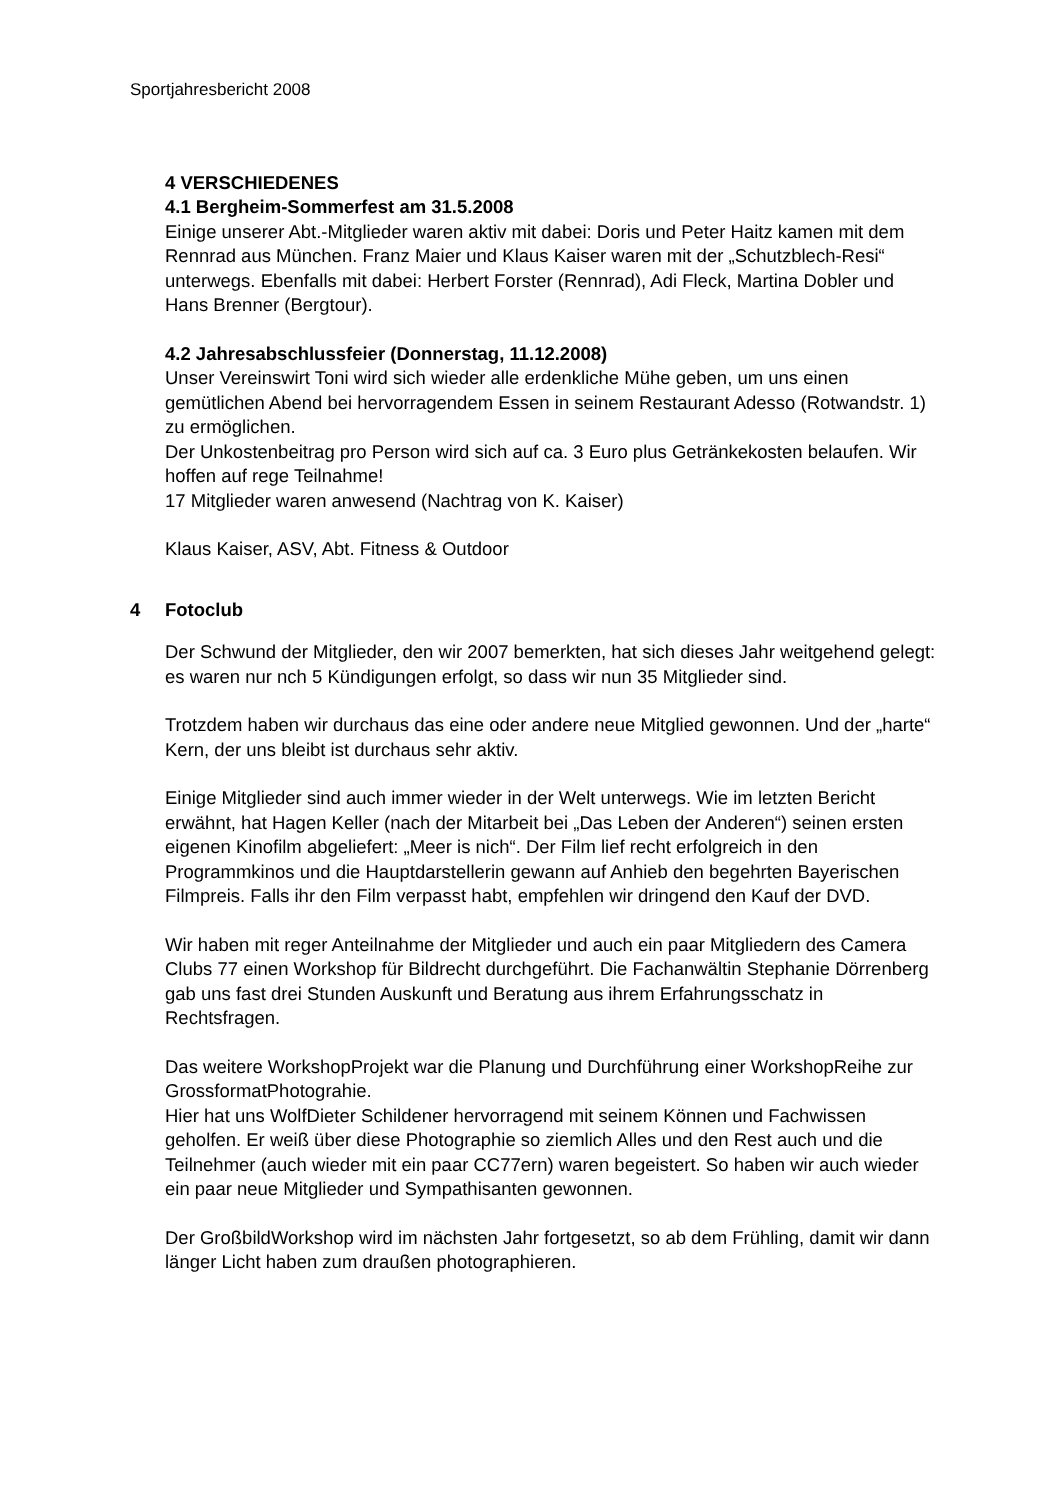Sportjahresbericht 2008
4 VERSCHIEDENES
4.1 Bergheim-Sommerfest am 31.5.2008
Einige unserer Abt.-Mitglieder waren aktiv mit dabei: Doris und Peter Haitz kamen mit dem Rennrad aus München. Franz Maier und Klaus Kaiser waren mit der „Schutzblech-Resi“ unterwegs. Ebenfalls mit dabei: Herbert Forster (Rennrad), Adi Fleck, Martina Dobler und Hans Brenner (Bergtour).
4.2 Jahresabschlussfeier (Donnerstag, 11.12.2008)
Unser Vereinswirt Toni wird sich wieder alle erdenkliche Mühe geben, um uns einen gemütlichen Abend bei hervorragendem Essen in seinem Restaurant Adesso (Rotwandstr. 1) zu ermöglichen.
Der Unkostenbeitrag pro Person wird sich auf ca. 3 Euro plus Getränkekosten belaufen. Wir hoffen auf rege Teilnahme!
17 Mitglieder waren anwesend (Nachtrag von K. Kaiser)
Klaus Kaiser, ASV, Abt. Fitness & Outdoor
4 Fotoclub
Der Schwund der Mitglieder, den wir 2007 bemerkten, hat sich dieses Jahr weitgehend gelegt: es waren nur nch 5 Kündigungen erfolgt, so dass wir nun 35 Mitglieder sind.
Trotzdem haben wir durchaus das eine oder andere neue Mitglied gewonnen. Und der „harte“ Kern, der uns bleibt ist durchaus sehr aktiv.
Einige Mitglieder sind auch immer wieder in der Welt unterwegs. Wie im letzten Bericht erwähnt, hat Hagen Keller (nach der Mitarbeit bei „Das Leben der Anderen“) seinen ersten eigenen Kinofilm abgeliefert: „Meer is nich“. Der Film lief recht erfolgreich in den Programmkinos und die Hauptdarstellerin gewann auf Anhieb den begehrten Bayerischen Filmpreis. Falls ihr den Film verpasst habt, empfehlen wir dringend den Kauf der DVD.
Wir haben mit reger Anteilnahme der Mitglieder und auch ein paar Mitgliedern des Camera Clubs 77 einen Workshop für Bildrecht durchgeführt. Die Fachanwältin Stephanie Dörrenberg gab uns fast drei Stunden Auskunft und Beratung aus ihrem Erfahrungsschatz in Rechtsfragen.
Das weitere WorkshopProjekt war die Planung und Durchführung einer WorkshopReihe zur GrossformatPhotograhie.
Hier hat uns WolfDieter Schildener hervorragend mit seinem Können und Fachwissen geholfen. Er weiß über diese Photographie so ziemlich Alles und den Rest auch und die Teilnehmer (auch wieder mit ein paar CC77ern) waren begeistert. So haben wir auch wieder ein paar neue Mitglieder und Sympathisanten gewonnen.
Der GroßbildWorkshop wird im nächsten Jahr fortgesetzt, so ab dem Frühling, damit wir dann länger Licht haben zum draußen photographieren.